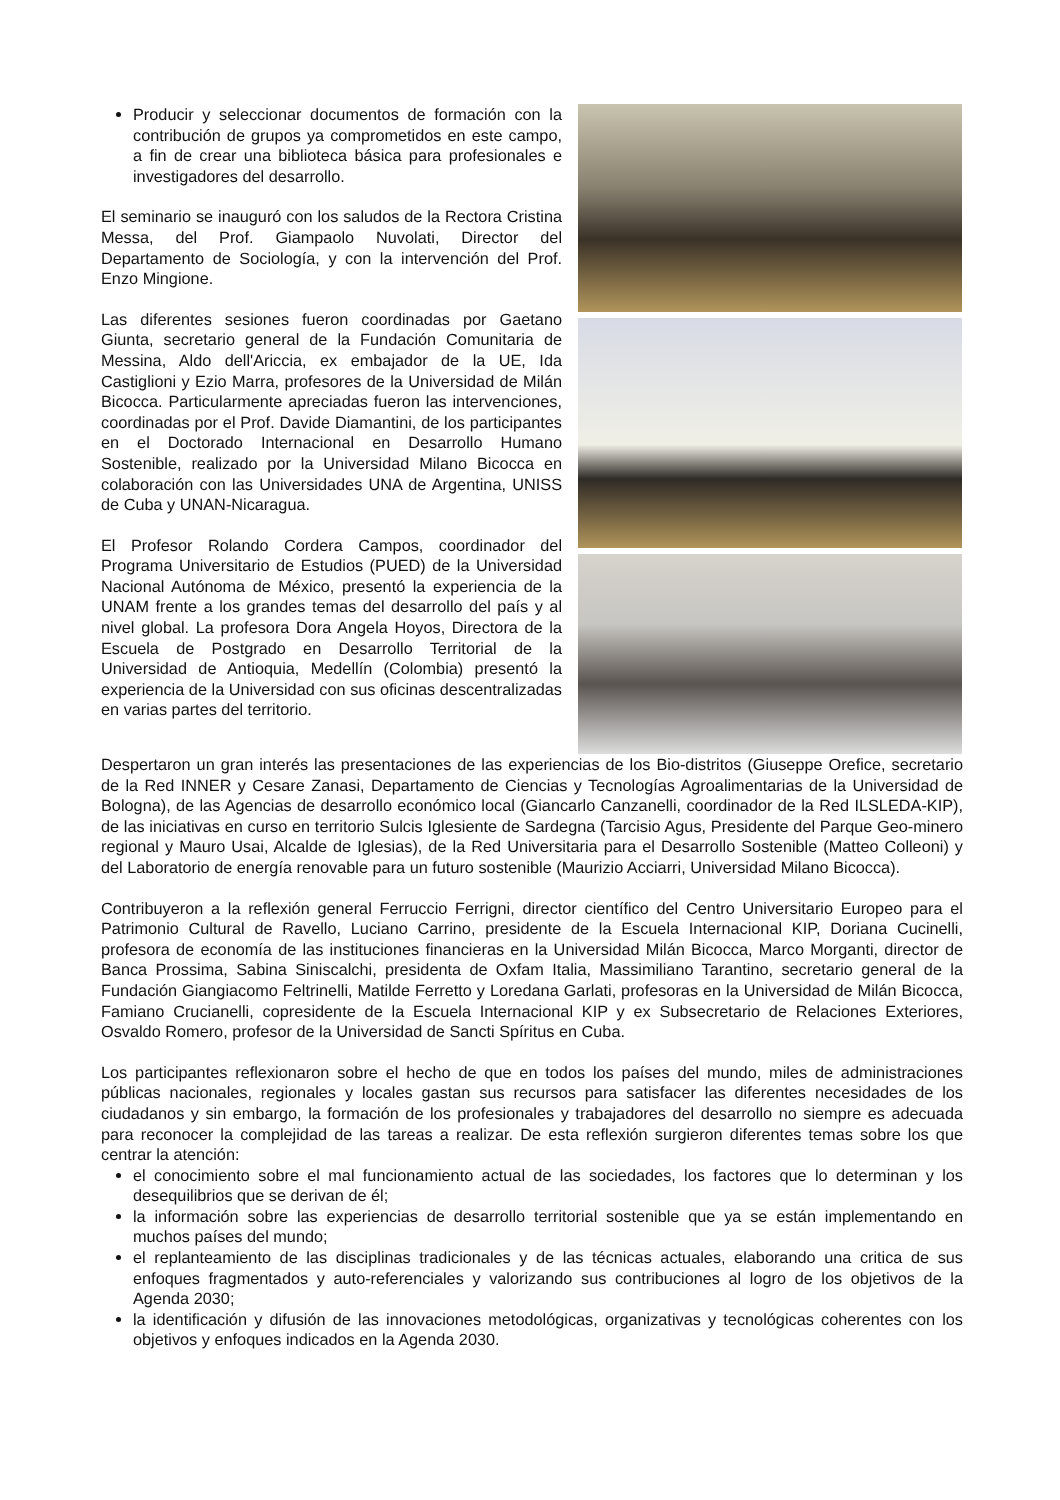Producir y seleccionar documentos de formación con la contribución de grupos ya comprometidos en este campo, a fin de crear una biblioteca básica para profesionales e investigadores del desarrollo.
El seminario se inauguró con los saludos de la Rectora Cristina Messa, del Prof. Giampaolo Nuvolati, Director del Departamento de Sociología, y con la intervención del Prof. Enzo Mingione.
Las diferentes sesiones fueron coordinadas por Gaetano Giunta, secretario general de la Fundación Comunitaria de Messina, Aldo dell'Ariccia, ex embajador de la UE, Ida Castiglioni y Ezio Marra, profesores de la Universidad de Milán Bicocca. Particularmente apreciadas fueron las intervenciones, coordinadas por el Prof. Davide Diamantini, de los participantes en el Doctorado Internacional en Desarrollo Humano Sostenible, realizado por la Universidad Milano Bicocca en colaboración con las Universidades UNA de Argentina, UNISS de Cuba y UNAN-Nicaragua.
El Profesor Rolando Cordera Campos, coordinador del Programa Universitario de Estudios (PUED) de la Universidad Nacional Autónoma de México, presentó la experiencia de la UNAM frente a los grandes temas del desarrollo del país y al nivel global. La profesora Dora Angela Hoyos, Directora de la Escuela de Postgrado en Desarrollo Territorial de la Universidad de Antioquia, Medellín (Colombia) presentó la experiencia de la Universidad con sus oficinas descentralizadas en varias partes del territorio.
Despertaron un gran interés las presentaciones de las experiencias de los Bio-distritos (Giuseppe Orefice, secretario de la Red INNER y Cesare Zanasi, Departamento de Ciencias y Tecnologías Agroalimentarias de la Universidad de Bologna), de las Agencias de desarrollo económico local (Giancarlo Canzanelli, coordinador de la Red ILSLEDA-KIP), de las iniciativas en curso en territorio Sulcis Iglesiente de Sardegna (Tarcisio Agus, Presidente del Parque Geo-minero regional y Mauro Usai, Alcalde de Iglesias), de la Red Universitaria para el Desarrollo Sostenible (Matteo Colleoni) y del Laboratorio de energía renovable para un futuro sostenible (Maurizio Acciarri, Universidad Milano Bicocca).
Contribuyeron a la reflexión general Ferruccio Ferrigni, director científico del Centro Universitario Europeo para el Patrimonio Cultural de Ravello, Luciano Carrino, presidente de la Escuela Internacional KIP, Doriana Cucinelli, profesora de economía de las instituciones financieras en la Universidad Milán Bicocca, Marco Morganti, director de Banca Prossima, Sabina Siniscalchi, presidenta de Oxfam Italia, Massimiliano Tarantino, secretario general de la Fundación Giangiacomo Feltrinelli, Matilde Ferretto y Loredana Garlati, profesoras en la Universidad de Milán Bicocca, Famiano Crucianelli, copresidente de la Escuela Internacional KIP y ex Subsecretario de Relaciones Exteriores, Osvaldo Romero, profesor de la Universidad de Sancti Spíritus en Cuba.
Los participantes reflexionaron sobre el hecho de que en todos los países del mundo, miles de administraciones públicas nacionales, regionales y locales gastan sus recursos para satisfacer las diferentes necesidades de los ciudadanos y sin embargo, la formación de los profesionales y trabajadores del desarrollo no siempre es adecuada para reconocer la complejidad de las tareas a realizar. De esta reflexión surgieron diferentes temas sobre los que centrar la atención:
el conocimiento sobre el mal funcionamiento actual de las sociedades, los factores que lo determinan y los desequilibrios que se derivan de él;
la información sobre las experiencias de desarrollo territorial sostenible que ya se están implementando en muchos países del mundo;
el replanteamiento de las disciplinas tradicionales y de las técnicas actuales, elaborando una critica de sus enfoques fragmentados y auto-referenciales y valorizando sus contribuciones al logro de los objetivos de la Agenda 2030;
la identificación y difusión de las innovaciones metodológicas, organizativas y tecnológicas coherentes con los objetivos y enfoques indicados en la Agenda 2030.